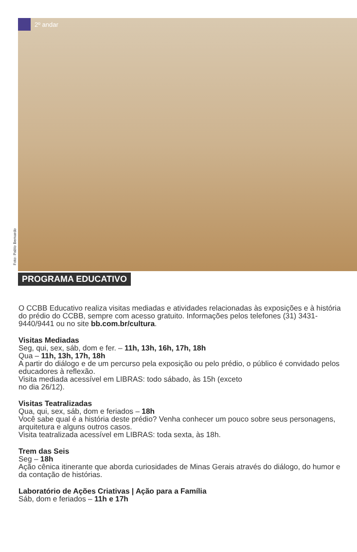2º andar
Foto: Pablo Bernardo
PROGRAMA EDUCATIVO
O CCBB Educativo realiza visitas mediadas e atividades relacionadas às exposições e à história do prédio do CCBB, sempre com acesso gratuito. Informações pelos telefones (31) 3431-9440/9441 ou no site bb.com.br/cultura.
Visitas Mediadas
Seg, qui, sex, sáb, dom e fer. – 11h, 13h, 16h, 17h, 18h
Qua – 11h, 13h, 17h, 18h
A partir do diálogo e de um percurso pela exposição ou pelo prédio, o público é convidado pelos educadores à reflexão.
Visita mediada acessível em LIBRAS: todo sábado, às 15h (exceto
no dia 26/12).
Visitas Teatralizadas
Qua, qui, sex, sáb, dom e feriados – 18h
Você sabe qual é a história deste prédio? Venha conhecer um pouco sobre seus personagens, arquitetura e alguns outros casos.
Visita teatralizada acessível em LIBRAS: toda sexta, às 18h.
Trem das Seis
Seg – 18h
Ação cênica itinerante que aborda curiosidades de Minas Gerais através do diálogo, do humor e da contação de histórias.
Laboratório de Ações Criativas | Ação para a Família
Sáb, dom e feriados – 11h e 17h